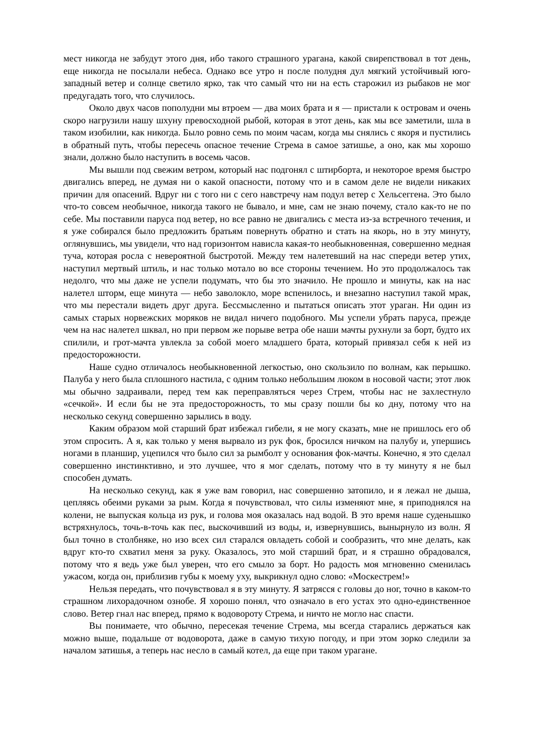мест никогда не забудут этого дня, ибо такого страшного урагана, какой свирепствовал в тот день, еще никогда не посылали небеса. Однако все утро н после полудня дул мягкий устойчивый юго-западный ветер и солнце светило ярко, так что самый что ни на есть старожил из рыбаков не мог предугадать того, что случилось.
Около двух часов пополудни мы втроем — два моих брата и я — пристали к островам и очень скоро нагрузили нашу шхуну превосходной рыбой, которая в этот день, как мы все заметили, шла в таком изобилии, как никогда. Было ровно семь по моим часам, когда мы снялись с якоря и пустились в обратный путь, чтобы пересечь опасное течение Стрема в самое затишье, а оно, как мы хорошо знали, должно было наступить в восемь часов.
Мы вышли под свежим ветром, который нас подгонял с штирборта, и некоторое время быстро двигались вперед, не думая ни о какой опасности, потому что и в самом деле не видели никаких причин для опасений. Вдруг ни с того ни с сего навстречу нам подул ветер с Хельсеггена. Это было что-то совсем необычное, никогда такого не бывало, и мне, сам не знаю почему, стало как-то не по себе. Мы поставили паруса под ветер, но все равно не двигались с места из-за встречного течения, и я уже собирался было предложить братьям повернуть обратно и стать на якорь, но в эту минуту, оглянувшись, мы увидели, что над горизонтом нависла какая-то необыкновенная, совершенно медная туча, которая росла с невероятной быстротой. Между тем налетевший на нас спереди ветер утих, наступил мертвый штиль, и нас только мотало во все стороны течением. Но это продолжалось так недолго, что мы даже не успели подумать, что бы это значило. Не прошло и минуты, как на нас налетел шторм, еще минута — небо заволокло, море вспенилось, и внезапно наступил такой мрак, что мы перестали видеть друг друга. Бессмысленно и пытаться описать этот ураган. Ни один из самых старых норвежских моряков не видал ничего подобного. Мы успели убрать паруса, прежде чем на нас налетел шквал, но при первом же порыве ветра обе наши мачты рухнули за борт, будто их спилили, и грот-мачта увлекла за собой моего младшего брата, который привязал себя к ней из предосторожности.
Наше судно отличалось необыкновенной легкостью, оно скользило по волнам, как перышко. Палуба у него была сплошного настила, с одним только небольшим люком в носовой части; этот люк мы обычно задраивали, перед тем как переправляться через Стрем, чтобы нас не захлестнуло «сечкой». И если бы не эта предосторожность, то мы сразу пошли бы ко дну, потому что на несколько секунд совершенно зарылись в воду.
Каким образом мой старший брат избежал гибели, я не могу сказать, мне не пришлось его об этом спросить. А я, как только у меня вырвало из рук фок, бросился ничком на палубу и, упершись ногами в планшир, уцепился что было сил за рымболт у основания фок-мачты. Конечно, я это сделал совершенно инстинктивно, и это лучшее, что я мог сделать, потому что в ту минуту я не был способен думать.
На несколько секунд, как я уже вам говорил, нас совершенно затопило, и я лежал не дыша, цепляясь обеими руками за рым. Когда я почувствовал, что силы изменяют мне, я приподнялся на колени, не выпуская кольца из рук, и голова моя оказалась над водой. В это время наше суденышко встряхнулось, точь-в-точь как пес, выскочивший из воды, и, извернувшись, вынырнуло из волн. Я был точно в столбняке, но изо всех сил старался овладеть собой и сообразить, что мне делать, как вдруг кто-то схватил меня за руку. Оказалось, это мой старший брат, и я страшно обрадовался, потому что я ведь уже был уверен, что его смыло за борт. Но радость моя мгновенно сменилась ужасом, когда он, приблизив губы к моему уху, выкрикнул одно слово: «Москестрем!»
Нельзя передать, что почувствовал я в эту минуту. Я затрясся с головы до ног, точно в каком-то страшном лихорадочном ознобе. Я хорошо понял, что означало в его устах это одно-единственное слово. Ветер гнал нас вперед, прямо к водовороту Стрема, и ничто не могло нас спасти.
Вы понимаете, что обычно, пересекая течение Стрема, мы всегда старались держаться как можно выше, подальше от водоворота, даже в самую тихую погоду, и при этом зорко следили за началом затишья, а теперь нас несло в самый котел, да еще при таком урагане.